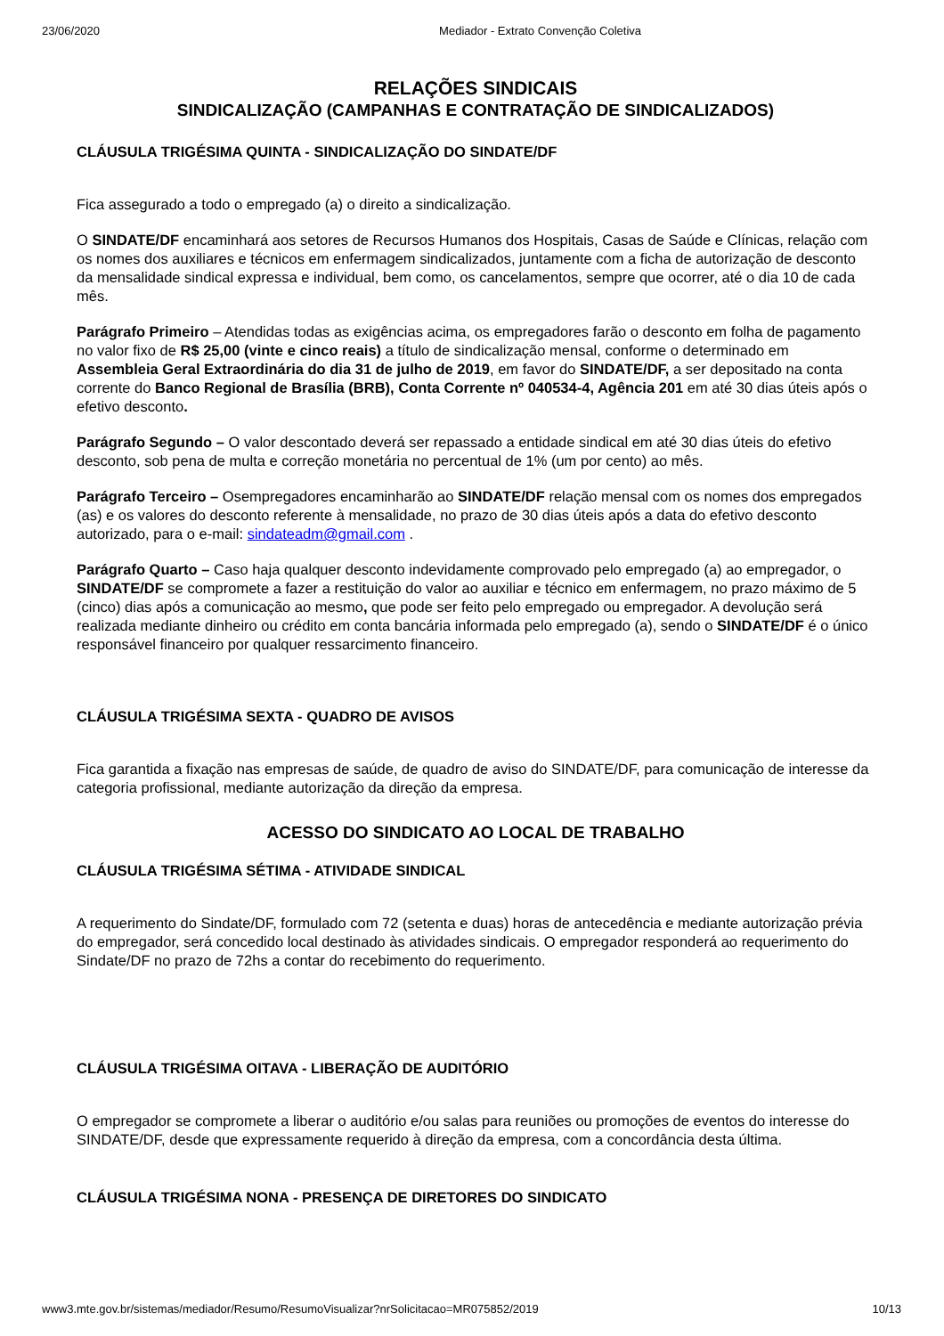23/06/2020 Mediador - Extrato Convenção Coletiva
RELAÇÕES SINDICAIS
SINDICALIZAÇÃO (CAMPANHAS E CONTRATAÇÃO DE SINDICALIZADOS)
CLÁUSULA TRIGÉSIMA QUINTA - SINDICALIZAÇÃO DO SINDATE/DF
Fica assegurado a todo o empregado (a) o direito a sindicalização.
O SINDATE/DF encaminhará aos setores de Recursos Humanos dos Hospitais, Casas de Saúde e Clínicas, relação com os nomes dos auxiliares e técnicos em enfermagem sindicalizados, juntamente com a ficha de autorização de desconto da mensalidade sindical expressa e individual, bem como, os cancelamentos, sempre que ocorrer, até o dia 10 de cada mês.
Parágrafo Primeiro – Atendidas todas as exigências acima, os empregadores farão o desconto em folha de pagamento no valor fixo de R$ 25,00 (vinte e cinco reais) a título de sindicalização mensal, conforme o determinado em Assembleia Geral Extraordinária do dia 31 de julho de 2019, em favor do SINDATE/DF, a ser depositado na conta corrente do Banco Regional de Brasília (BRB), Conta Corrente nº 040534-4, Agência 201 em até 30 dias úteis após o efetivo desconto.
Parágrafo Segundo – O valor descontado deverá ser repassado a entidade sindical em até 30 dias úteis do efetivo desconto, sob pena de multa e correção monetária no percentual de 1% (um por cento) ao mês.
Parágrafo Terceiro – Osempregadores encaminharão ao SINDATE/DF relação mensal com os nomes dos empregados (as) e os valores do desconto referente à mensalidade, no prazo de 30 dias úteis após a data do efetivo desconto autorizado, para o e-mail: sindateadm@gmail.com .
Parágrafo Quarto – Caso haja qualquer desconto indevidamente comprovado pelo empregado (a) ao empregador, o SINDATE/DF se compromete a fazer a restituição do valor ao auxiliar e técnico em enfermagem, no prazo máximo de 5 (cinco) dias após a comunicação ao mesmo, que pode ser feito pelo empregado ou empregador. A devolução será realizada mediante dinheiro ou crédito em conta bancária informada pelo empregado (a), sendo o SINDATE/DF é o único responsável financeiro por qualquer ressarcimento financeiro.
CLÁUSULA TRIGÉSIMA SEXTA - QUADRO DE AVISOS
Fica garantida a fixação nas empresas de saúde, de quadro de aviso do SINDATE/DF, para comunicação de interesse da categoria profissional, mediante autorização da direção da empresa.
ACESSO DO SINDICATO AO LOCAL DE TRABALHO
CLÁUSULA TRIGÉSIMA SÉTIMA - ATIVIDADE SINDICAL
A requerimento do Sindate/DF, formulado com 72 (setenta e duas) horas de antecedência e mediante autorização prévia do empregador, será concedido local destinado às atividades sindicais. O empregador responderá ao requerimento do Sindate/DF no prazo de 72hs a contar do recebimento do requerimento.
CLÁUSULA TRIGÉSIMA OITAVA - LIBERAÇÃO DE AUDITÓRIO
O empregador se compromete a liberar o auditório e/ou salas para reuniões ou promoções de eventos do interesse do SINDATE/DF, desde que expressamente requerido à direção da empresa, com a concordância desta última.
CLÁUSULA TRIGÉSIMA NONA - PRESENÇA DE DIRETORES DO SINDICATO
www3.mte.gov.br/sistemas/mediador/Resumo/ResumoVisualizar?nrSolicitacao=MR075852/2019 10/13